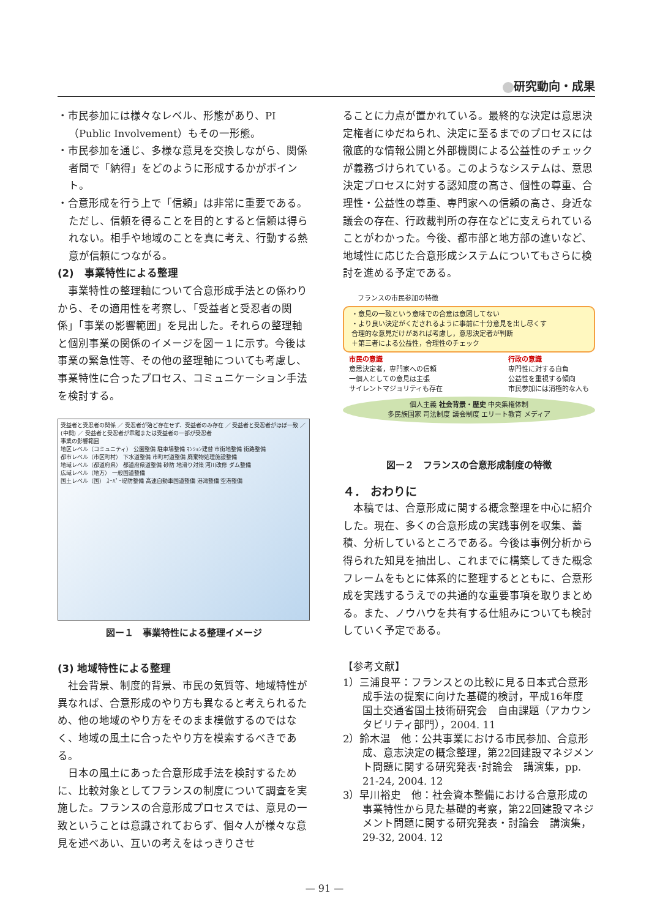研究動向・成果
・市民参加には様々なレベル、形態があり、PI（Public Involvement）もその一形態。
・市民参加を通じ、多様な意見を交換しながら、関係者間で「納得」をどのように形成するかがポイント。
・合意形成を行う上で「信頼」は非常に重要である。ただし、信頼を得ることを目的とすると信頼は得られない。相手や地域のことを真に考え、行動する熱意が信頼につながる。
(2)　事業特性による整理
事業特性の整理軸について合意形成手法との係わりから、その適用性を考察し、「受益者と受忍者の関係」「事業の影響範囲」を見出した。それらの整理軸と個別事業の関係のイメージを図ー１に示す。今後は事業の緊急性等、その他の整理軸についても考慮し、事業特性に合ったプロセス、コミュニケーション手法を検討する。
受益者と受忍者の関係 ／ 受忍者が殆ど存在せず、受益者のみ存在 ／ 受益者と受忍者がほぼ一致 ／ (中間) ／ 受益者と受忍者が乖離または受益者の一部が受忍者
事業の影響範囲
地区レベル（コミュニティ） 公園整備 駐車場整備 ﾏﾝｼｮﾝ建替 市街地整備 街路整備
都市レベル（市区町村） 下水道整備 市町村道整備 廃棄物処理施設整備
地域レベル（都道府県） 都道府県道整備 砂防 地滑り対策 河川改修 ダム整備
広域レベル（地方） 一般国道整備
国土レベル（国） ｽｰﾊﾟｰ堤防整備 高速自動車国道整備 港湾整備 空港整備
図ー１　事業特性による整理イメージ
(3) 地域特性による整理
社会背景、制度的背景、市民の気質等、地域特性が異なれば、合意形成のやり方も異なると考えられるため、他の地域のやり方をそのまま模倣するのではなく、地域の風土に合ったやり方を模索するべきである。
日本の風土にあった合意形成手法を検討するために、比較対象としてフランスの制度について調査を実施した。フランスの合意形成プロセスでは、意見の一致ということは意識されておらず、個々人が様々な意見を述べあい、互いの考えをはっきりさせ
ることに力点が置かれている。最終的な決定は意思決定権者にゆだねられ、決定に至るまでのプロセスには徹底的な情報公開と外部機関による公益性のチェックが義務づけられている。このようなシステムは、意思決定プロセスに対する認知度の高さ、個性の尊重、合理性・公益性の尊重、専門家への信頼の高さ、身近な議会の存在、行政裁判所の存在などに支えられていることがわかった。今後、都市部と地方部の違いなど、地域性に応じた合意形成システムについてもさらに検討を進める予定である。
フランスの市民参加の特徴
・意見の一致という意味での合意は意図してない
・より良い決定がくだされるように事前に十分意見を出し尽くす
合理的な意見だけがあれば考慮し，意思決定者が判断
＋第三者による公益性，合理性のチェック
市民の意識
意思決定者，専門家への信頼
一個人としての意見は主張
サイレントマジョリティも存在
行政の意識
専門性に対する自負
公益性を重視する傾向
市民参加には消極的な人も
個人主義 社会背景・歴史 中央集権体制
多民族国家 司法制度 議会制度 エリート教育 メディア
図ー２　フランスの合意形成制度の特徴
４． おわりに
本稿では、合意形成に関する概念整理を中心に紹介した。現在、多くの合意形成の実践事例を収集、蓄積、分析しているところである。今後は事例分析から得られた知見を抽出し、これまでに構築してきた概念フレームをもとに体系的に整理するとともに、合意形成を実践するうえでの共通的な重要事項を取りまとめる。また、ノウハウを共有する仕組みについても検討していく予定である。
【参考文献】
1）三浦良平：フランスとの比較に見る日本式合意形成手法の提案に向けた基礎的検討，平成16年度　国土交通省国土技術研究会　自由課題（アカウンタビリティ部門），2004. 11
2）鈴木温　他：公共事業における市民参加、合意形成、意志決定の概念整理，第22回建設マネジメント問題に関する研究発表･討論会　講演集，pp. 21-24, 2004. 12
3）早川裕史　他：社会資本整備における合意形成の事業特性から見た基礎的考察，第22回建設マネジメント問題に関する研究発表・討論会　講演集，29-32, 2004. 12
— 91 —